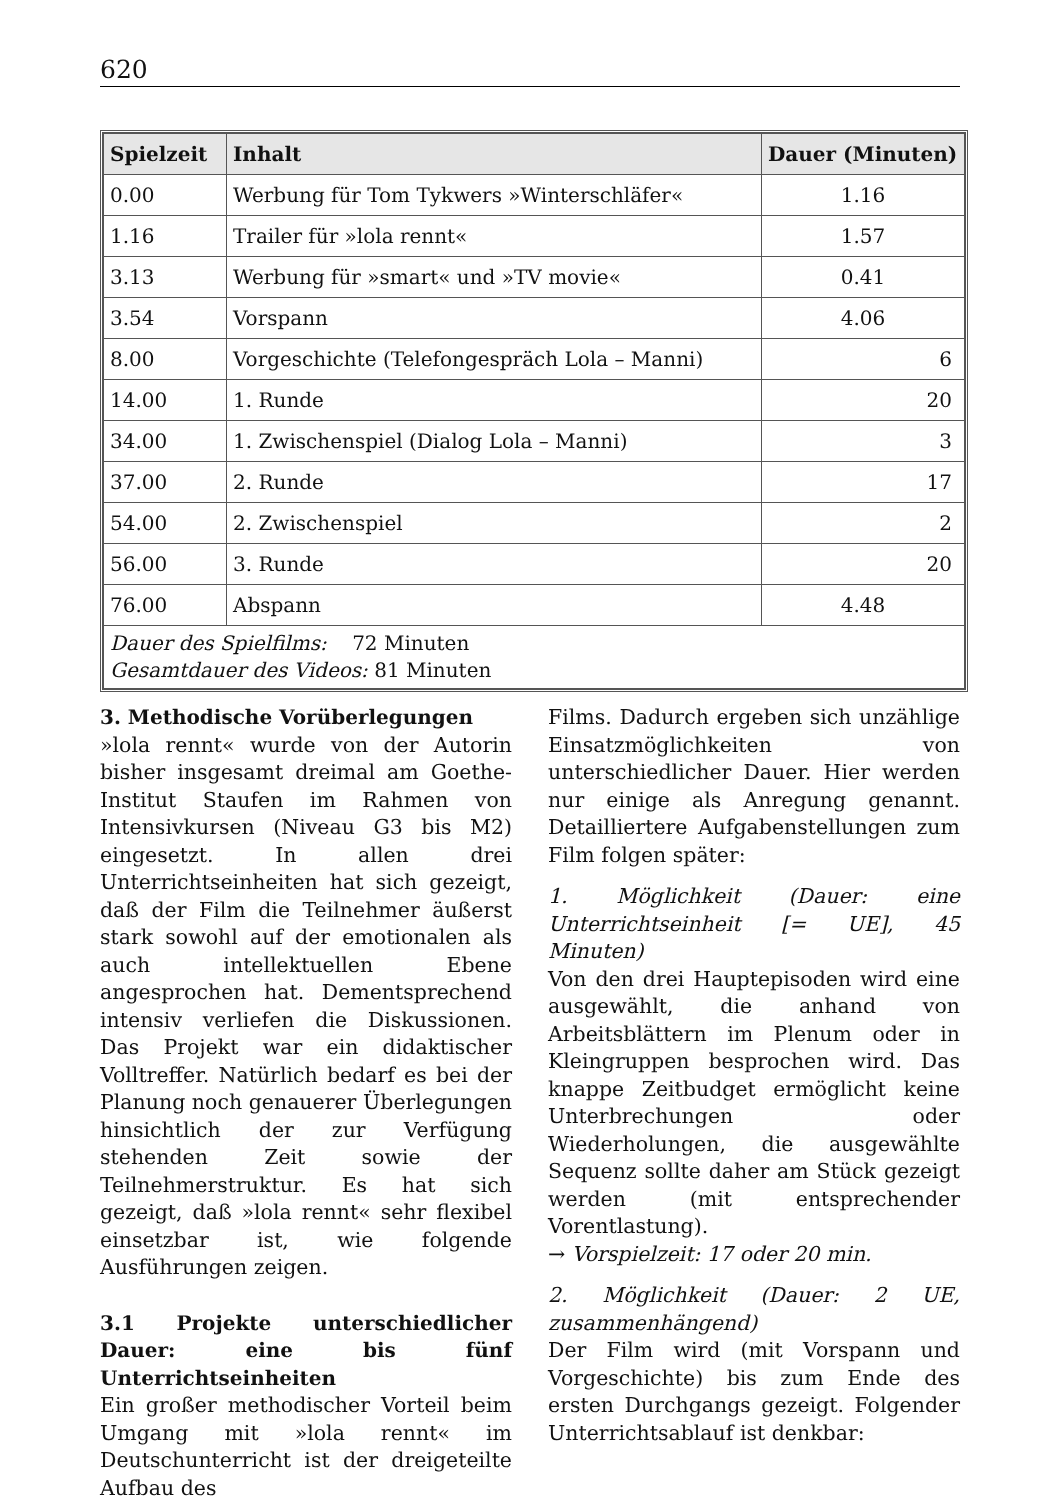620
| Spielzeit | Inhalt | Dauer (Minuten) |
| --- | --- | --- |
| 0.00 | Werbung für Tom Tykwers »Winterschläfer« | 1.16 |
| 1.16 | Trailer für »lola rennt« | 1.57 |
| 3.13 | Werbung für »smart« und »TV movie« | 0.41 |
| 3.54 | Vorspann | 4.06 |
| 8.00 | Vorgeschichte (Telefongespräch Lola – Manni) | 6 |
| 14.00 | 1. Runde | 20 |
| 34.00 | 1. Zwischenspiel (Dialog Lola – Manni) | 3 |
| 37.00 | 2. Runde | 17 |
| 54.00 | 2. Zwischenspiel | 2 |
| 56.00 | 3. Runde | 20 |
| 76.00 | Abspann | 4.48 |
| Dauer des Spielfilms: 72 Minuten Gesamtdauer des Videos: 81 Minuten | | |
3. Methodische Vorüberlegungen
»lola rennt« wurde von der Autorin bisher insgesamt dreimal am Goethe-Institut Staufen im Rahmen von Intensivkursen (Niveau G3 bis M2) eingesetzt. In allen drei Unterrichtseinheiten hat sich gezeigt, daß der Film die Teilnehmer äußerst stark sowohl auf der emotionalen als auch intellektuellen Ebene angesprochen hat. Dementsprechend intensiv verliefen die Diskussionen. Das Projekt war ein didaktischer Volltreffer. Natürlich bedarf es bei der Planung noch genauerer Überlegungen hinsichtlich der zur Verfügung stehenden Zeit sowie der Teilnehmerstruktur. Es hat sich gezeigt, daß »lola rennt« sehr flexibel einsetzbar ist, wie folgende Ausführungen zeigen.
3.1 Projekte unterschiedlicher Dauer: eine bis fünf Unterrichtseinheiten
Ein großer methodischer Vorteil beim Umgang mit »lola rennt« im Deutschunterricht ist der dreigeteilte Aufbau des
Films. Dadurch ergeben sich unzählige Einsatzmöglichkeiten von unterschiedlicher Dauer. Hier werden nur einige als Anregung genannt. Detailliertere Aufgabenstellungen zum Film folgen später:
1. Möglichkeit (Dauer: eine Unterrichtseinheit [= UE], 45 Minuten)
Von den drei Hauptepisoden wird eine ausgewählt, die anhand von Arbeitsblättern im Plenum oder in Kleingruppen besprochen wird. Das knappe Zeitbudget ermöglicht keine Unterbrechungen oder Wiederholungen, die ausgewählte Sequenz sollte daher am Stück gezeigt werden (mit entsprechender Vorentlastung).
→ Vorspielzeit: 17 oder 20 min.
2. Möglichkeit (Dauer: 2 UE, zusammenhängend)
Der Film wird (mit Vorspann und Vorgeschichte) bis zum Ende des ersten Durchgangs gezeigt. Folgender Unterrichtsablauf ist denkbar: